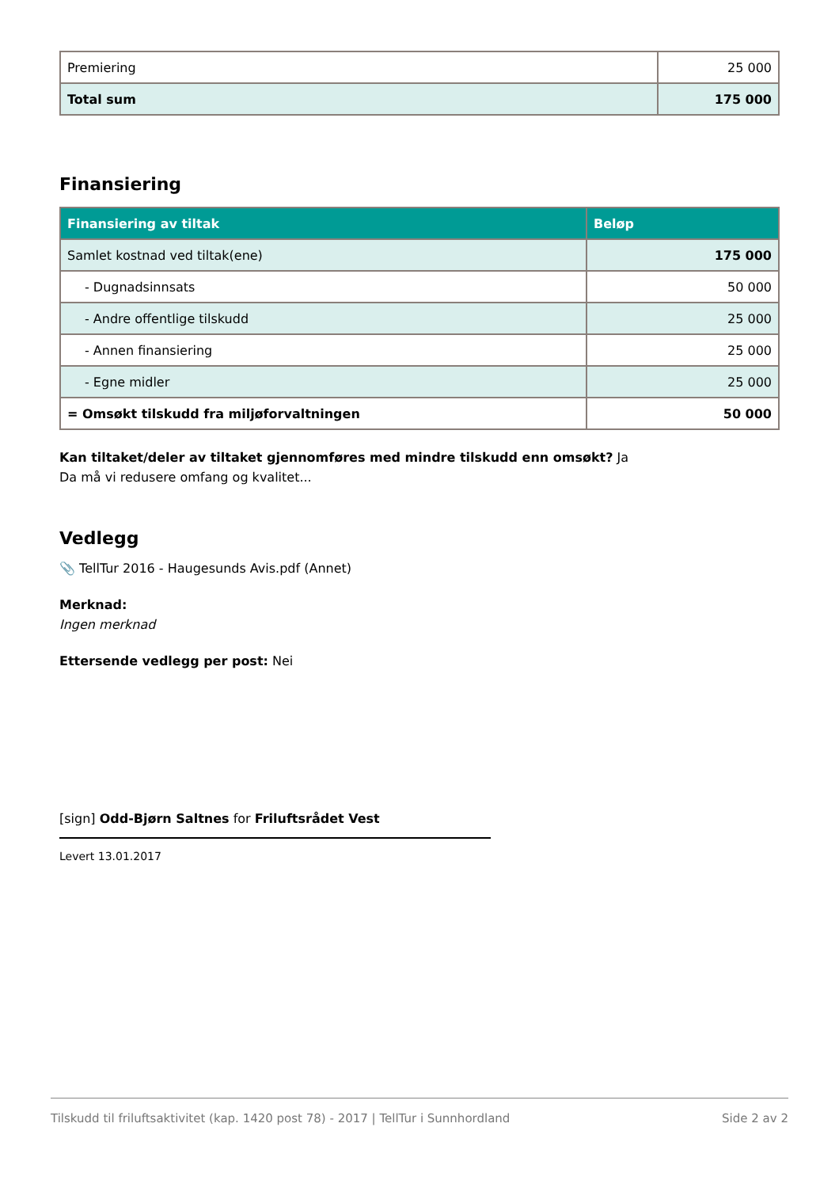| Premiering | 25 000 |
| Total sum | 175 000 |
Finansiering
| Finansiering av tiltak | Beløp |
| --- | --- |
| Samlet kostnad ved tiltak(ene) | 175 000 |
| - Dugnadsinnsats | 50 000 |
| - Andre offentlige tilskudd | 25 000 |
| - Annen finansiering | 25 000 |
| - Egne midler | 25 000 |
| = Omsøkt tilskudd fra miljøforvaltningen | 50 000 |
Kan tiltaket/deler av tiltaket gjennomføres med mindre tilskudd enn omsøkt? Ja
Da må vi redusere omfang og kvalitet...
Vedlegg
📎 TellTur 2016 - Haugesunds Avis.pdf (Annet)
Merknad:
Ingen merknad
Ettersende vedlegg per post: Nei
[sign] Odd-Bjørn Saltnes for Friluftsrådet Vest
Levert 13.01.2017
Tilskudd til friluftsaktivitet (kap. 1420 post 78) - 2017 | TellTur i Sunnhordland Side 2 av 2